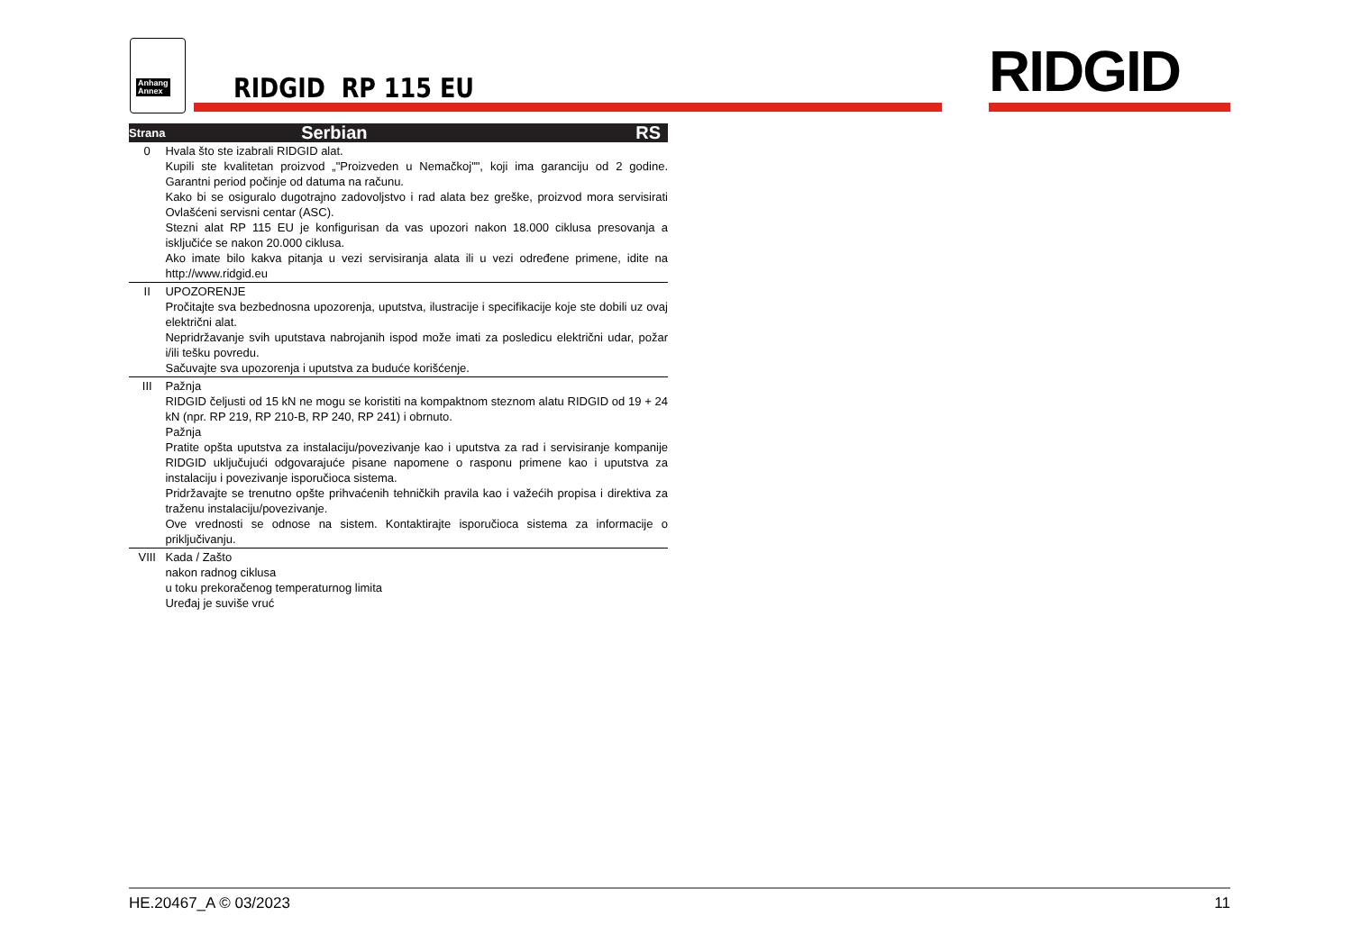Anhang
Annex
RIDGID RP 115 EU RIDGID
| Strana | Serbian | RS |
| --- | --- | --- |
| 0 | Hvala što ste izabrali RIDGID alat. Kupili ste kvalitetan proizvod „"Proizveden u Nemačkoj"", koji ima garanciju od 2 godine. Garantni period počinje od datuma na računu. Kako bi se osiguralo dugotrajno zadovoljstvo i rad alata bez greške, proizvod mora servisirati Ovlašćeni servisni centar (ASC). Stezni alat RP 115 EU je konfigurisan da vas upozori nakon 18.000 ciklusa presovanja a isključiće se nakon 20.000 ciklusa. Ako imate bilo kakva pitanja u vezi servisiranja alata ili u vezi određene primene, idite na http://www.ridgid.eu | |
| II | UPOZORENJE Pročitajte sva bezbednosna upozorenja, uputstva, ilustracije i specifikacije koje ste dobili uz ovaj električni alat. Nepridržavanje svih uputstava nabrojanih ispod može imati za posledicu električni udar, požar i/ili tešku povredu. Sačuvajte sva upozorenja i uputstva za buduće korišćenje. | |
| III | Pažnja RIDGID čeljusti od 15 kN ne mogu se koristiti na kompaktnom steznom alatu RIDGID od 19 + 24 kN (npr. RP 219, RP 210-B, RP 240, RP 241) i obrnuto. Pažnja Pratite opšta uputstva za instalaciju/povezivanje kao i uputstva za rad i servisiranje kompanije RIDGID uključujući odgovarajuće pisane napomene o rasponu primene kao i uputstva za instalaciju i povezivanje isporučioca sistema. Pridržavajte se trenutno opšte prihvaćenih tehničkih pravila kao i važećih propisa i direktiva za traženu instalaciju/povezivanje. Ove vrednosti se odnose na sistem. Kontaktirajte isporučioca sistema za informacije o priključivanju. | |
| VIII | Kada / Zašto nakon radnog ciklusa u toku prekoračenog temperaturnog limita Uređaj je suviše vruć | |
HE.20467_A © 03/2023 11